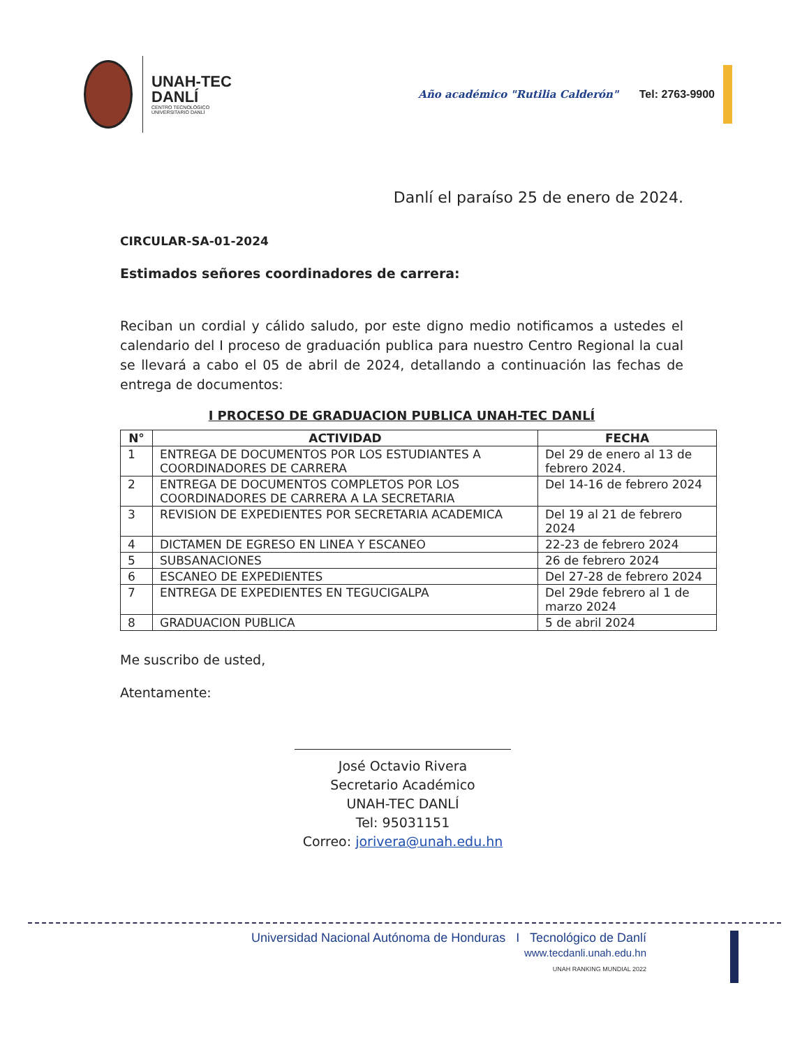UNAH-TEC
DANLÍ
CENTRO TECNOLÓGICO
UNIVERSITARIO DANLÍ
Año académico "Rutilia Calderón"
Tel: 2763-9900
Danlí el paraíso 25 de enero de 2024.
CIRCULAR-SA-01-2024
Estimados señores coordinadores de carrera:
Reciban un cordial y cálido saludo, por este digno medio notificamos a ustedes el calendario del I proceso de graduación publica para nuestro Centro Regional la cual se llevará a cabo el 05 de abril de 2024, detallando a continuación las fechas de entrega de documentos:
I PROCESO DE GRADUACION PUBLICA UNAH-TEC DANLÍ
| N° | ACTIVIDAD | FECHA |
| --- | --- | --- |
| 1 | ENTREGA DE DOCUMENTOS POR LOS ESTUDIANTES A COORDINADORES DE CARRERA | Del 29 de enero al 13 de febrero 2024. |
| 2 | ENTREGA DE DOCUMENTOS COMPLETOS POR LOS COORDINADORES DE CARRERA A LA SECRETARIA | Del 14-16 de febrero 2024 |
| 3 | REVISION DE EXPEDIENTES POR SECRETARIA ACADEMICA | Del 19 al 21 de febrero 2024 |
| 4 | DICTAMEN DE EGRESO EN LINEA Y ESCANEO | 22-23 de febrero 2024 |
| 5 | SUBSANACIONES | 26 de febrero 2024 |
| 6 | ESCANEO DE EXPEDIENTES | Del 27-28 de febrero 2024 |
| 7 | ENTREGA DE EXPEDIENTES EN TEGUCIGALPA | Del 29de febrero al 1 de marzo 2024 |
| 8 | GRADUACION PUBLICA | 5 de abril 2024 |
Me suscribo de usted,
Atentamente:
José Octavio Rivera
Secretario Académico
UNAH-TEC DANLÍ
Tel: 95031151
Correo: jorivera@unah.edu.hn
Universidad Nacional Autónoma de Honduras I Tecnológico de Danlí
www.tecdanli.unah.edu.hn
UNAH RANKING MUNDIAL 2022